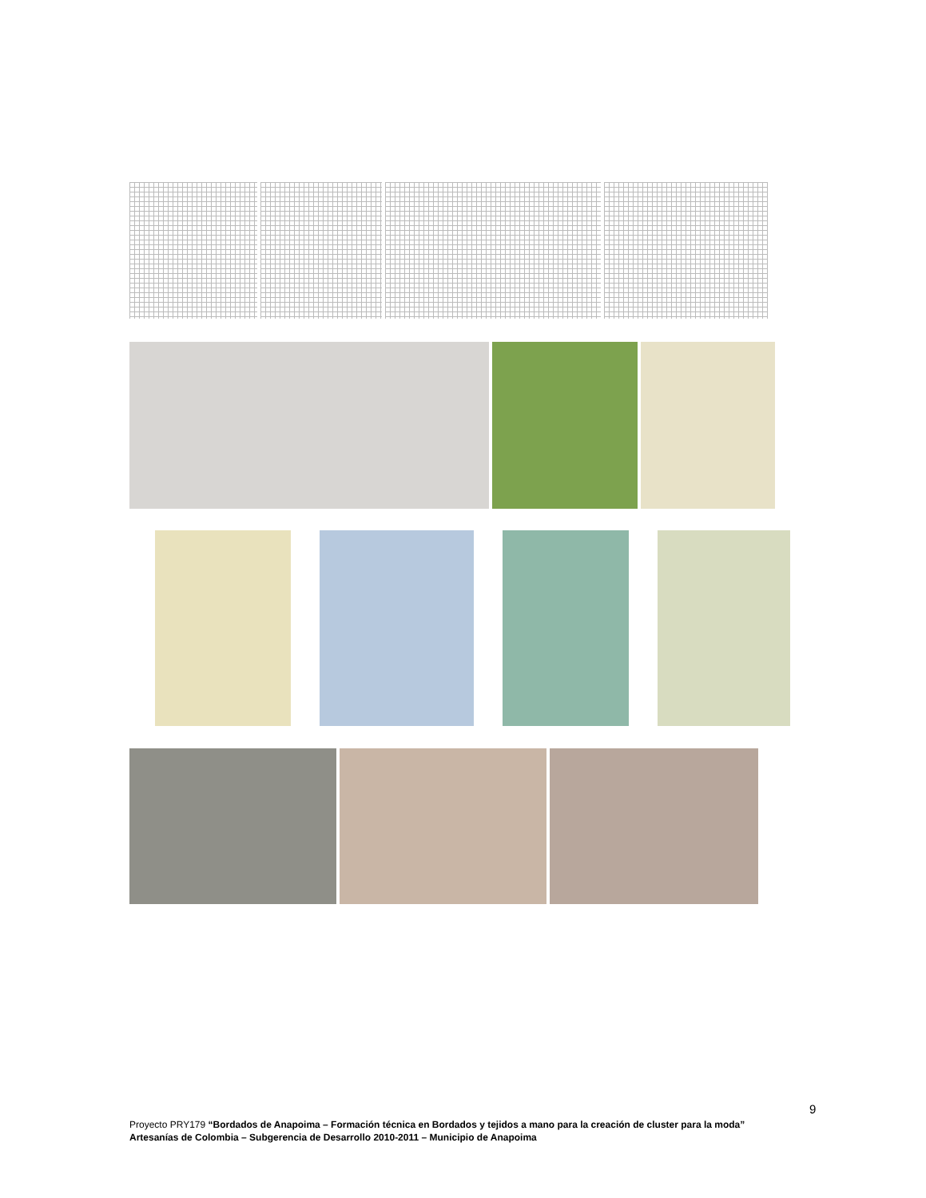9
Proyecto PRY179 “Bordados de Anapoima – Formación técnica en Bordados y tejidos a mano para la creación de cluster para la moda”
Artesanías de Colombia – Subgerencia de Desarrollo 2010-2011 – Municipio de Anapoima